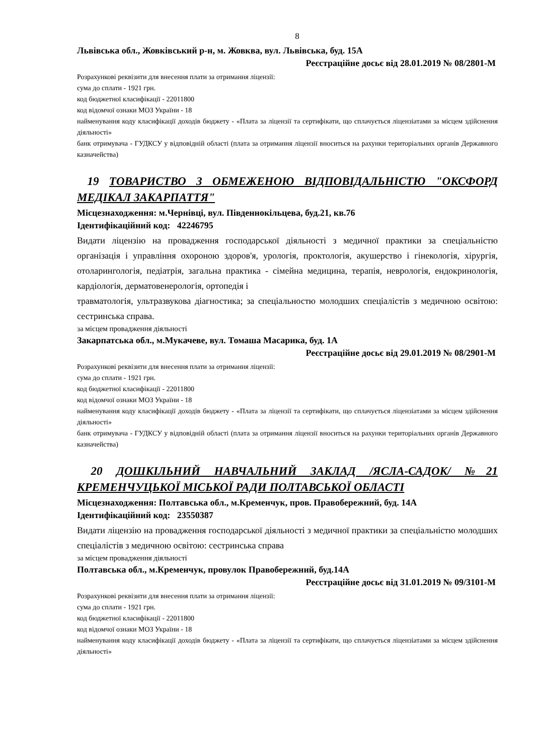8
Львівська обл., Жовківський р-н, м. Жовква, вул. Львівська, буд. 15А
Реєстраційне досьє від 28.01.2019 № 08/2801-М
Розрахункові реквізити для внесення плати за отримання ліцензії:
сума до сплати - 1921 грн.
код бюджетної класифікації - 22011800
код відомчої ознаки МОЗ України - 18
найменування коду класифікації доходів бюджету - «Плата за ліцензії та сертифікати, що сплачується ліцензіатами за місцем здійснення діяльності»
банк отримувача - ГУДКСУ у відповідній області (плата за отримання ліцензії вноситься на рахунки територіальних органів Державного казначейства)
19 ТОВАРИСТВО З ОБМЕЖЕНОЮ ВІДПОВІДАЛЬНІСТЮ "ОКСФОРД МЕДІКАЛ ЗАКАРПАТТЯ"
Місцезнаходження: м.Чернівці, вул. Південнокільцева, буд.21, кв.76
Ідентифікаційний код: 42246795
Видати ліцензію на провадження господарської діяльності з медичної практики за спеціальністю організація і управління охороною здоров'я, урологія, проктологія, акушерство і гінекологія, хірургія, отоларингологія, педіатрія, загальна практика - сімейна медицина, терапія, неврологія, ендокринологія, кардіологія, дерматовенерологія, ортопедія і
травматологія, ультразвукова діагностика; за спеціальностю молодших спеціалістів з медичною освітою: сестринська справа.
за місцем провадження діяльності
Закарпатська обл., м.Мукачеве, вул. Томаша Масарика, буд. 1А
Реєстраційне досьє від 29.01.2019 № 08/2901-М
Розрахункові реквізити для внесення плати за отримання ліцензії:
сума до сплати - 1921 грн.
код бюджетної класифікації - 22011800
код відомчої ознаки МОЗ України - 18
найменування коду класифікації доходів бюджету - «Плата за ліцензії та сертифікати, що сплачується ліцензіатами за місцем здійснення діяльності»
банк отримувача - ГУДКСУ у відповідній області (плата за отримання ліцензії вноситься на рахунки територіальних органів Державного казначейства)
20 ДОШКІЛЬНИЙ НАВЧАЛЬНИЙ ЗАКЛАД /ЯСЛА-САДОК/ №21 КРЕМЕНЧУЦЬКОЇ МІСЬКОЇ РАДИ ПОЛТАВСЬКОЇ ОБЛАСТІ
Місцезнаходження: Полтавська обл., м.Кременчук, пров. Правобережний, буд. 14А
Ідентифікаційний код: 23550387
Видати ліцензію на провадження господарської діяльності з медичної практики за спеціальністю молодших спеціалістів з медичною освітою: сестринська справа
за місцем провадження діяльності
Полтавська обл., м.Кременчук, провулок Правобережний, буд.14А
Реєстраційне досьє від 31.01.2019 № 09/3101-М
Розрахункові реквізити для внесення плати за отримання ліцензії:
сума до сплати - 1921 грн.
код бюджетної класифікації - 22011800
код відомчої ознаки МОЗ України - 18
найменування коду класифікації доходів бюджету - «Плата за ліцензії та сертифікати, що сплачується ліцензіатами за місцем здійснення діяльності»